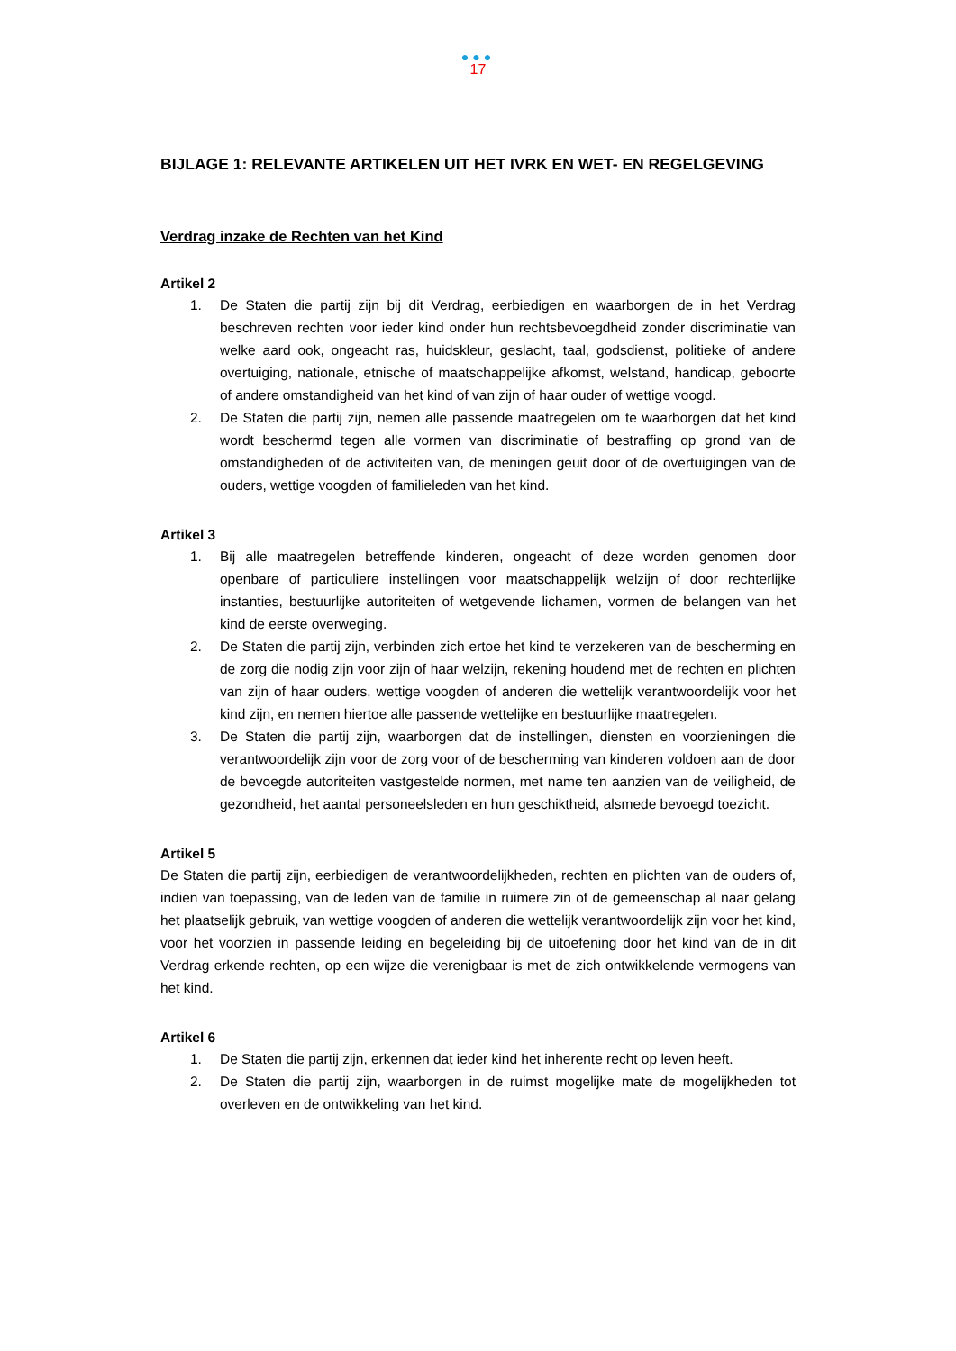●●●
17
BIJLAGE 1: RELEVANTE ARTIKELEN UIT HET IVRK EN WET- EN REGELGEVING
Verdrag inzake de Rechten van het Kind
Artikel 2
1. De Staten die partij zijn bij dit Verdrag, eerbiedigen en waarborgen de in het Verdrag beschreven rechten voor ieder kind onder hun rechtsbevoegdheid zonder discriminatie van welke aard ook, ongeacht ras, huidskleur, geslacht, taal, godsdienst, politieke of andere overtuiging, nationale, etnische of maatschappelijke afkomst, welstand, handicap, geboorte of andere omstandigheid van het kind of van zijn of haar ouder of wettige voogd.
2. De Staten die partij zijn, nemen alle passende maatregelen om te waarborgen dat het kind wordt beschermd tegen alle vormen van discriminatie of bestraffing op grond van de omstandigheden of de activiteiten van, de meningen geuit door of de overtuigingen van de ouders, wettige voogden of familieleden van het kind.
Artikel 3
1. Bij alle maatregelen betreffende kinderen, ongeacht of deze worden genomen door openbare of particuliere instellingen voor maatschappelijk welzijn of door rechterlijke instanties, bestuurlijke autoriteiten of wetgevende lichamen, vormen de belangen van het kind de eerste overweging.
2. De Staten die partij zijn, verbinden zich ertoe het kind te verzekeren van de bescherming en de zorg die nodig zijn voor zijn of haar welzijn, rekening houdend met de rechten en plichten van zijn of haar ouders, wettige voogden of anderen die wettelijk verantwoordelijk voor het kind zijn, en nemen hiertoe alle passende wettelijke en bestuurlijke maatregelen.
3. De Staten die partij zijn, waarborgen dat de instellingen, diensten en voorzieningen die verantwoordelijk zijn voor de zorg voor of de bescherming van kinderen voldoen aan de door de bevoegde autoriteiten vastgestelde normen, met name ten aanzien van de veiligheid, de gezondheid, het aantal personeelsleden en hun geschiktheid, alsmede bevoegd toezicht.
Artikel 5
De Staten die partij zijn, eerbiedigen de verantwoordelijkheden, rechten en plichten van de ouders of, indien van toepassing, van de leden van de familie in ruimere zin of de gemeenschap al naar gelang het plaatselijk gebruik, van wettige voogden of anderen die wettelijk verantwoordelijk zijn voor het kind, voor het voorzien in passende leiding en begeleiding bij de uitoefening door het kind van de in dit Verdrag erkende rechten, op een wijze die verenigbaar is met de zich ontwikkelende vermogens van het kind.
Artikel 6
1. De Staten die partij zijn, erkennen dat ieder kind het inherente recht op leven heeft.
2. De Staten die partij zijn, waarborgen in de ruimst mogelijke mate de mogelijkheden tot overleven en de ontwikkeling van het kind.